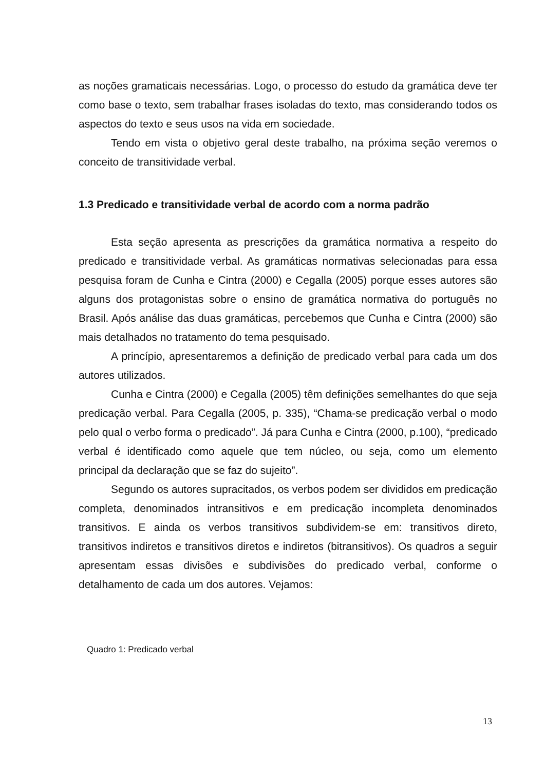as noções gramaticais necessárias. Logo, o processo do estudo da gramática deve ter como base o texto, sem trabalhar frases isoladas do texto, mas considerando todos os aspectos do texto e seus usos na vida em sociedade.
Tendo em vista o objetivo geral deste trabalho, na próxima seção veremos o conceito de transitividade verbal.
1.3 Predicado e transitividade verbal de acordo com a norma padrão
Esta seção apresenta as prescrições da gramática normativa a respeito do predicado e transitividade verbal. As gramáticas normativas selecionadas para essa pesquisa foram de Cunha e Cintra (2000) e Cegalla (2005) porque esses autores são alguns dos protagonistas sobre o ensino de gramática normativa do português no Brasil. Após análise das duas gramáticas, percebemos que Cunha e Cintra (2000) são mais detalhados no tratamento do tema pesquisado.
A princípio, apresentaremos a definição de predicado verbal para cada um dos autores utilizados.
Cunha e Cintra (2000) e Cegalla (2005) têm definições semelhantes do que seja predicação verbal. Para Cegalla (2005, p. 335), “Chama-se predicação verbal o modo pelo qual o verbo forma o predicado”. Já para Cunha e Cintra (2000, p.100), “predicado verbal é identificado como aquele que tem núcleo, ou seja, como um elemento principal da declaração que se faz do sujeito”.
Segundo os autores supracitados, os verbos podem ser divididos em predicação completa, denominados intransitivos e em predicação incompleta denominados transitivos. E ainda os verbos transitivos subdividem-se em: transitivos direto, transitivos indiretos e transitivos diretos e indiretos (bitransitivos). Os quadros a seguir apresentam essas divisões e subdivisões do predicado verbal, conforme o detalhamento de cada um dos autores. Vejamos:
Quadro 1: Predicado verbal
13